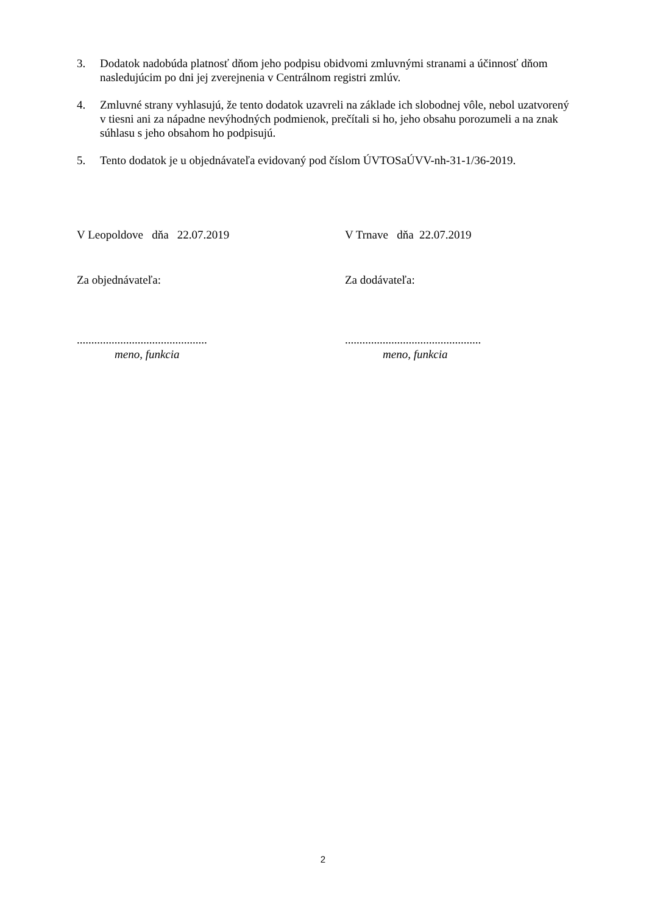3. Dodatok nadobúda platnosť dňom jeho podpisu obidvomi zmluvnými stranami a účinnosť dňom nasledujúcim po dni jej zverejnenia v Centrálnom registri zmlúv.
4. Zmluvné strany vyhlasujú, že tento dodatok uzavreli na základe ich slobodnej vôle, nebol uzatvorený v tiesni ani za nápadne nevýhodných podmienok, prečítali si ho, jeho obsahu porozumeli a na znak súhlasu s jeho obsahom ho podpisujú.
5. Tento dodatok je u objednávateľa evidovaný pod číslom ÚVTOSaÚVV-nh-31-1/36-2019.
V Leopoldove dňa 22.07.2019 V Trnave dňa 22.07.2019
Za objednávateľa: Za dodávateľa:
.............................................
meno, funkcia
...............................................
meno, funkcia
2